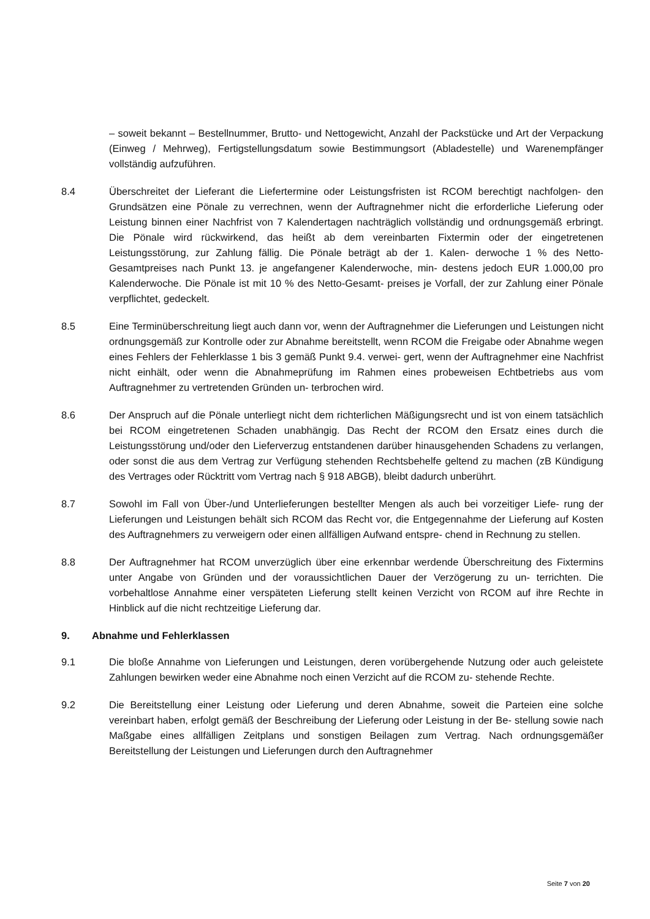– soweit bekannt – Bestellnummer, Brutto- und Nettogewicht, Anzahl der Packstücke und Art der Verpackung (Einweg / Mehrweg), Fertigstellungsdatum sowie Bestimmungsort (Abladestelle) und Warenempfänger vollständig aufzuführen.
8.4 Überschreitet der Lieferant die Liefertermine oder Leistungsfristen ist RCOM berechtigt nachfolgen- den Grundsätzen eine Pönale zu verrechnen, wenn der Auftragnehmer nicht die erforderliche Lieferung oder Leistung binnen einer Nachfrist von 7 Kalendertagen nachträglich vollständig und ordnungsgemäß erbringt. Die Pönale wird rückwirkend, das heißt ab dem vereinbarten Fixtermin oder der eingetretenen Leistungsstörung, zur Zahlung fällig. Die Pönale beträgt ab der 1. Kalen- derwoche 1 % des Netto-Gesamtpreises nach Punkt 13. je angefangener Kalenderwoche, min- destens jedoch EUR 1.000,00 pro Kalenderwoche. Die Pönale ist mit 10 % des Netto-Gesamt- preises je Vorfall, der zur Zahlung einer Pönale verpflichtet, gedeckelt.
8.5 Eine Terminüberschreitung liegt auch dann vor, wenn der Auftragnehmer die Lieferungen und Leistungen nicht ordnungsgemäß zur Kontrolle oder zur Abnahme bereitstellt, wenn RCOM die Freigabe oder Abnahme wegen eines Fehlers der Fehlerklasse 1 bis 3 gemäß Punkt 9.4. verwei- gert, wenn der Auftragnehmer eine Nachfrist nicht einhält, oder wenn die Abnahmeprüfung im Rahmen eines probeweisen Echtbetriebs aus vom Auftragnehmer zu vertretenden Gründen un- terbrochen wird.
8.6 Der Anspruch auf die Pönale unterliegt nicht dem richterlichen Mäßigungsrecht und ist von einem tatsächlich bei RCOM eingetretenen Schaden unabhängig. Das Recht der RCOM den Ersatz eines durch die Leistungsstörung und/oder den Lieferverzug entstandenen darüber hinausgehenden Schadens zu verlangen, oder sonst die aus dem Vertrag zur Verfügung stehenden Rechtsbehelfe geltend zu machen (zB Kündigung des Vertrages oder Rücktritt vom Vertrag nach § 918 ABGB), bleibt dadurch unberührt.
8.7 Sowohl im Fall von Über-/und Unterlieferungen bestellter Mengen als auch bei vorzeitiger Liefe- rung der Lieferungen und Leistungen behält sich RCOM das Recht vor, die Entgegennahme der Lieferung auf Kosten des Auftragnehmers zu verweigern oder einen allfälligen Aufwand entspre- chend in Rechnung zu stellen.
8.8 Der Auftragnehmer hat RCOM unverzüglich über eine erkennbar werdende Überschreitung des Fixtermins unter Angabe von Gründen und der voraussichtlichen Dauer der Verzögerung zu un- terrichten. Die vorbehaltlose Annahme einer verspäteten Lieferung stellt keinen Verzicht von RCOM auf ihre Rechte in Hinblick auf die nicht rechtzeitige Lieferung dar.
9. Abnahme und Fehlerklassen
9.1 Die bloße Annahme von Lieferungen und Leistungen, deren vorübergehende Nutzung oder auch geleistete Zahlungen bewirken weder eine Abnahme noch einen Verzicht auf die RCOM zu- stehende Rechte.
9.2 Die Bereitstellung einer Leistung oder Lieferung und deren Abnahme, soweit die Parteien eine solche vereinbart haben, erfolgt gemäß der Beschreibung der Lieferung oder Leistung in der Be- stellung sowie nach Maßgabe eines allfälligen Zeitplans und sonstigen Beilagen zum Vertrag. Nach ordnungsgemäßer Bereitstellung der Leistungen und Lieferungen durch den Auftragnehmer
Seite 7 von 20